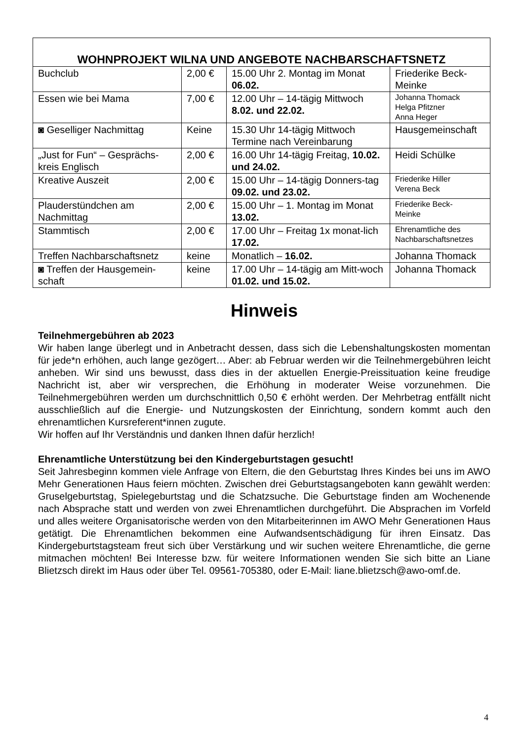| WOHNPROJEKT WILNA UND ANGEBOTE NACHBARSCHAFTSNETZ | | | |
| --- | --- | --- | --- |
| Buchclub | 2,00 € | 15.00 Uhr 2. Montag im Monat 06.02. | Friederike Beck-Meinke |
| Essen wie bei Mama | 7,00 € | 12.00 Uhr – 14-tägig Mittwoch 8.02. und 22.02. | Johanna Thomack Helga Pfitzner Anna Heger |
| ◙ Geselliger Nachmittag | Keine | 15.30 Uhr 14-tägig Mittwoch Termine nach Vereinbarung | Hausgemeinschaft |
| „Just for Fun“ – Gesprächs-kreis Englisch | 2,00 € | 16.00 Uhr 14-tägig Freitag, 10.02. und 24.02. | Heidi Schülke |
| Kreative Auszeit | 2,00 € | 15.00 Uhr – 14-tägig Donners-tag 09.02. und 23.02. | Friederike Hiller Verena Beck |
| Plauderstündchen am Nachmittag | 2,00 € | 15.00 Uhr – 1. Montag im Monat 13.02. | Friederike Beck- Meinke |
| Stammtisch | 2,00 € | 17.00 Uhr – Freitag 1x monat-lich 17.02. | Ehrenamtliche des Nachbarschaftsnetzes |
| Treffen Nachbarschaftsnetz | keine | Monatlich – 16.02. | Johanna Thomack |
| ◙ Treffen der Hausgemein-schaft | keine | 17.00 Uhr – 14-tägig am Mitt-woch 01.02. und 15.02. | Johanna Thomack |
Hinweis
Teilnehmergebühren ab 2023
Wir haben lange überlegt und in Anbetracht dessen, dass sich die Lebenshaltungskosten momentan für jede*n erhöhen, auch lange gezögert… Aber: ab Februar werden wir die Teilnehmergebühren leicht anheben. Wir sind uns bewusst, dass dies in der aktuellen Energie-Preissituation keine freudige Nachricht ist, aber wir versprechen, die Erhöhung in moderater Weise vorzunehmen. Die Teilnehmergebühren werden um durchschnittlich 0,50 € erhöht werden. Der Mehrbetrag entfällt nicht ausschließlich auf die Energie- und Nutzungskosten der Einrichtung, sondern kommt auch den ehrenamtlichen Kursreferent*innen zugute.
Wir hoffen auf Ihr Verständnis und danken Ihnen dafür herzlich!
Ehrenamtliche Unterstützung bei den Kindergeburtstagen gesucht!
Seit Jahresbeginn kommen viele Anfrage von Eltern, die den Geburtstag Ihres Kindes bei uns im AWO Mehr Generationen Haus feiern möchten. Zwischen drei Geburtstagsangeboten kann gewählt werden: Gruselgeburtstag, Spielegeburtstag und die Schatzsuche. Die Geburtstage finden am Wochenende nach Absprache statt und werden von zwei Ehrenamtlichen durchgeführt. Die Absprachen im Vorfeld und alles weitere Organisatorische werden von den Mitarbeiterinnen im AWO Mehr Generationen Haus getätigt. Die Ehrenamtlichen bekommen eine Aufwandsentschädigung für ihren Einsatz. Das Kindergeburtstagsteam freut sich über Verstärkung und wir suchen weitere Ehrenamtliche, die gerne mitmachen möchten! Bei Interesse bzw. für weitere Informationen wenden Sie sich bitte an Liane Blietzsch direkt im Haus oder über Tel. 09561-705380, oder E-Mail: liane.blietzsch@awo-omf.de.
4